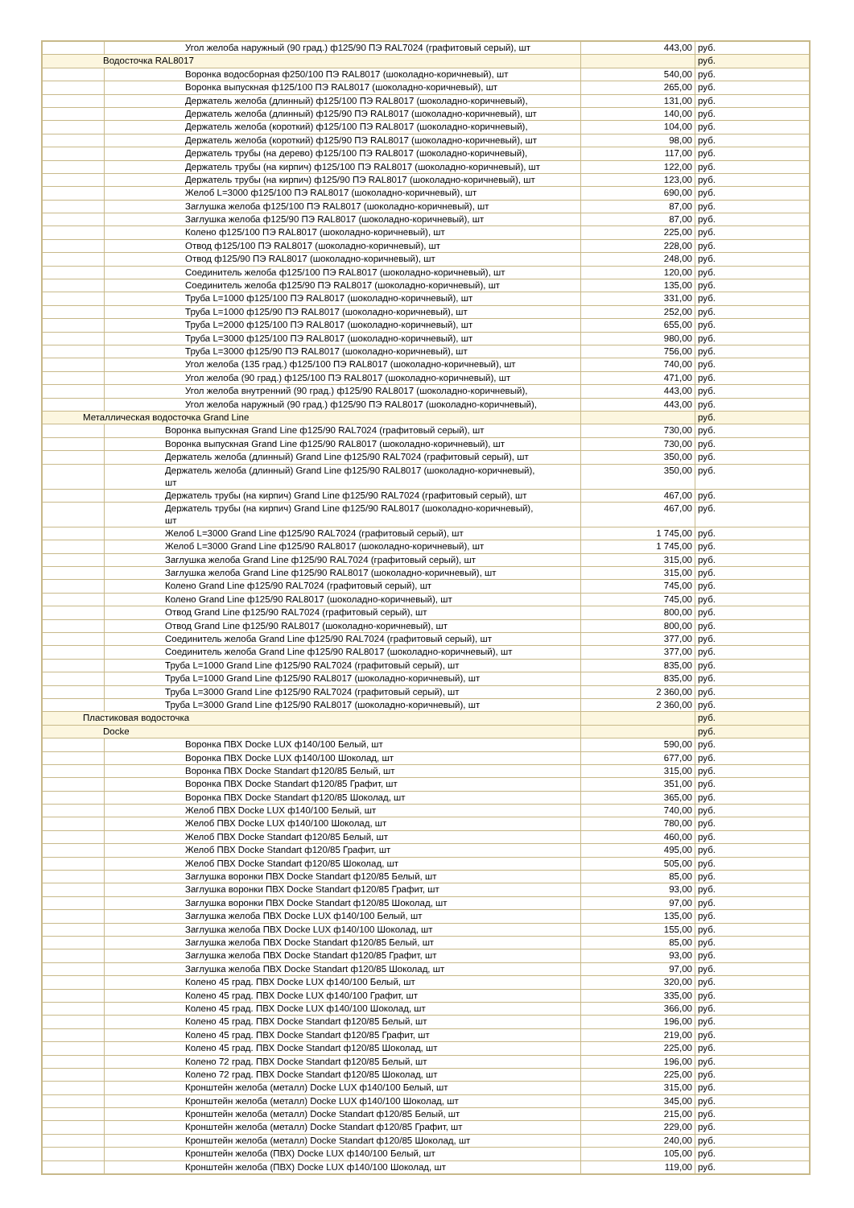| | Угол желоба наружный (90 град.) ф125/90 ПЭ RAL7024 (графитовый серый), шт | 443,00 | руб. |
| Водосточка RAL8017 | | | руб. |
| | Воронка водосборная ф250/100 ПЭ RAL8017 (шоколадно-коричневый), шт | 540,00 | руб. |
| | Воронка выпускная ф125/100 ПЭ RAL8017 (шоколадно-коричневый), шт | 265,00 | руб. |
| | Держатель желоба (длинный) ф125/100 ПЭ RAL8017 (шоколадно-коричневый), | 131,00 | руб. |
| | Держатель желоба (длинный) ф125/90 ПЭ RAL8017 (шоколадно-коричневый), шт | 140,00 | руб. |
| | Держатель желоба (короткий) ф125/100 ПЭ RAL8017 (шоколадно-коричневый), | 104,00 | руб. |
| | Держатель желоба (короткий) ф125/90 ПЭ RAL8017 (шоколадно-коричневый), шт | 98,00 | руб. |
| | Держатель трубы (на дерево) ф125/100 ПЭ RAL8017 (шоколадно-коричневый), | 117,00 | руб. |
| | Держатель трубы (на кирпич) ф125/100 ПЭ RAL8017 (шоколадно-коричневый), шт | 122,00 | руб. |
| | Держатель трубы (на кирпич) ф125/90 ПЭ RAL8017 (шоколадно-коричневый), шт | 123,00 | руб. |
| | Желоб L=3000 ф125/100 ПЭ RAL8017 (шоколадно-коричневый), шт | 690,00 | руб. |
| | Заглушка желоба ф125/100 ПЭ RAL8017 (шоколадно-коричневый), шт | 87,00 | руб. |
| | Заглушка желоба ф125/90 ПЭ RAL8017 (шоколадно-коричневый), шт | 87,00 | руб. |
| | Колено ф125/100 ПЭ RAL8017 (шоколадно-коричневый), шт | 225,00 | руб. |
| | Отвод ф125/100 ПЭ RAL8017 (шоколадно-коричневый), шт | 228,00 | руб. |
| | Отвод ф125/90 ПЭ RAL8017 (шоколадно-коричневый), шт | 248,00 | руб. |
| | Соединитель желоба ф125/100 ПЭ RAL8017 (шоколадно-коричневый), шт | 120,00 | руб. |
| | Соединитель желоба ф125/90 ПЭ RAL8017 (шоколадно-коричневый), шт | 135,00 | руб. |
| | Труба L=1000 ф125/100 ПЭ RAL8017 (шоколадно-коричневый), шт | 331,00 | руб. |
| | Труба L=1000 ф125/90 ПЭ RAL8017 (шоколадно-коричневый), шт | 252,00 | руб. |
| | Труба L=2000 ф125/100 ПЭ RAL8017 (шоколадно-коричневый), шт | 655,00 | руб. |
| | Труба L=3000 ф125/100 ПЭ RAL8017 (шоколадно-коричневый), шт | 980,00 | руб. |
| | Труба L=3000 ф125/90 ПЭ RAL8017 (шоколадно-коричневый), шт | 756,00 | руб. |
| | Угол желоба (135 град.) ф125/100 ПЭ RAL8017 (шоколадно-коричневый), шт | 740,00 | руб. |
| | Угол желоба (90 град.) ф125/100 ПЭ RAL8017 (шоколадно-коричневый), шт | 471,00 | руб. |
| | Угол желоба внутренний (90 град.) ф125/90 RAL8017 (шоколадно-коричневый), | 443,00 | руб. |
| | Угол желоба наружный (90 град.) ф125/90 ПЭ RAL8017 (шоколадно-коричневый), | 443,00 | руб. |
| Металлическая водосточка Grand Line | | | руб. |
| | Воронка выпускная Grand Line ф125/90 RAL7024 (графитовый серый), шт | 730,00 | руб. |
| | Воронка выпускная Grand Line ф125/90 RAL8017 (шоколадно-коричневый), шт | 730,00 | руб. |
| | Держатель желоба (длинный) Grand Line ф125/90 RAL7024 (графитовый серый), шт | 350,00 | руб. |
| | Держатель желоба (длинный) Grand Line ф125/90 RAL8017 (шоколадно-коричневый), шт | 350,00 | руб. |
| | Держатель трубы (на кирпич) Grand Line ф125/90 RAL7024 (графитовый серый), шт | 467,00 | руб. |
| | Держатель трубы (на кирпич) Grand Line ф125/90 RAL8017 (шоколадно-коричневый), шт | 467,00 | руб. |
| | Желоб L=3000 Grand Line ф125/90 RAL7024 (графитовый серый), шт | 1 745,00 | руб. |
| | Желоб L=3000 Grand Line ф125/90 RAL8017 (шоколадно-коричневый), шт | 1 745,00 | руб. |
| | Заглушка желоба Grand Line ф125/90 RAL7024 (графитовый серый), шт | 315,00 | руб. |
| | Заглушка желоба Grand Line ф125/90 RAL8017 (шоколадно-коричневый), шт | 315,00 | руб. |
| | Колено Grand Line ф125/90 RAL7024 (графитовый серый), шт | 745,00 | руб. |
| | Колено Grand Line ф125/90 RAL8017 (шоколадно-коричневый), шт | 745,00 | руб. |
| | Отвод Grand Line ф125/90 RAL7024 (графитовый серый), шт | 800,00 | руб. |
| | Отвод Grand Line ф125/90 RAL8017 (шоколадно-коричневый), шт | 800,00 | руб. |
| | Соединитель желоба Grand Line ф125/90 RAL7024 (графитовый серый), шт | 377,00 | руб. |
| | Соединитель желоба Grand Line ф125/90 RAL8017 (шоколадно-коричневый), шт | 377,00 | руб. |
| | Труба L=1000 Grand Line ф125/90 RAL7024 (графитовый серый), шт | 835,00 | руб. |
| | Труба L=1000 Grand Line ф125/90 RAL8017 (шоколадно-коричневый), шт | 835,00 | руб. |
| | Труба L=3000 Grand Line ф125/90 RAL7024 (графитовый серый), шт | 2 360,00 | руб. |
| | Труба L=3000 Grand Line ф125/90 RAL8017 (шоколадно-коричневый), шт | 2 360,00 | руб. |
| Пластиковая водосточка | | | руб. |
| Docke | | | руб. |
| | Воронка ПВХ Docke LUX ф140/100 Белый, шт | 590,00 | руб. |
| | Воронка ПВХ Docke LUX ф140/100 Шоколад, шт | 677,00 | руб. |
| | Воронка ПВХ Docke Standart ф120/85 Белый, шт | 315,00 | руб. |
| | Воронка ПВХ Docke Standart ф120/85 Графит, шт | 351,00 | руб. |
| | Воронка ПВХ Docke Standart ф120/85 Шоколад, шт | 365,00 | руб. |
| | Желоб ПВХ Docke LUX ф140/100 Белый, шт | 740,00 | руб. |
| | Желоб ПВХ Docke LUX ф140/100 Шоколад, шт | 780,00 | руб. |
| | Желоб ПВХ Docke Standart ф120/85 Белый, шт | 460,00 | руб. |
| | Желоб ПВХ Docke Standart ф120/85 Графит, шт | 495,00 | руб. |
| | Желоб ПВХ Docke Standart ф120/85 Шоколад, шт | 505,00 | руб. |
| | Заглушка воронки ПВХ Docke Standart ф120/85 Белый, шт | 85,00 | руб. |
| | Заглушка воронки ПВХ Docke Standart ф120/85 Графит, шт | 93,00 | руб. |
| | Заглушка воронки ПВХ Docke Standart ф120/85 Шоколад, шт | 97,00 | руб. |
| | Заглушка желоба ПВХ Docke LUX ф140/100 Белый, шт | 135,00 | руб. |
| | Заглушка желоба ПВХ Docke LUX ф140/100 Шоколад, шт | 155,00 | руб. |
| | Заглушка желоба ПВХ Docke Standart ф120/85 Белый, шт | 85,00 | руб. |
| | Заглушка желоба ПВХ Docke Standart ф120/85 Графит, шт | 93,00 | руб. |
| | Заглушка желоба ПВХ Docke Standart ф120/85 Шоколад, шт | 97,00 | руб. |
| | Колено 45 град. ПВХ Docke LUX ф140/100 Белый, шт | 320,00 | руб. |
| | Колено 45 град. ПВХ Docke LUX ф140/100 Графит, шт | 335,00 | руб. |
| | Колено 45 град. ПВХ Docke LUX ф140/100 Шоколад, шт | 366,00 | руб. |
| | Колено 45 град. ПВХ Docke Standart ф120/85 Белый, шт | 196,00 | руб. |
| | Колено 45 град. ПВХ Docke Standart ф120/85 Графит, шт | 219,00 | руб. |
| | Колено 45 град. ПВХ Docke Standart ф120/85 Шоколад, шт | 225,00 | руб. |
| | Колено 72 град. ПВХ Docke Standart ф120/85 Белый, шт | 196,00 | руб. |
| | Колено 72 град. ПВХ Docke Standart ф120/85 Шоколад, шт | 225,00 | руб. |
| | Кронштейн желоба (металл) Docke LUX ф140/100 Белый, шт | 315,00 | руб. |
| | Кронштейн желоба (металл) Docke LUX ф140/100 Шоколад, шт | 345,00 | руб. |
| | Кронштейн желоба (металл) Docke Standart ф120/85 Белый, шт | 215,00 | руб. |
| | Кронштейн желоба (металл) Docke Standart ф120/85 Графит, шт | 229,00 | руб. |
| | Кронштейн желоба (металл) Docke Standart ф120/85 Шоколад, шт | 240,00 | руб. |
| | Кронштейн желоба (ПВХ) Docke LUX ф140/100 Белый, шт | 105,00 | руб. |
| | Кронштейн желоба (ПВХ) Docke LUX ф140/100 Шоколад, шт | 119,00 | руб. |